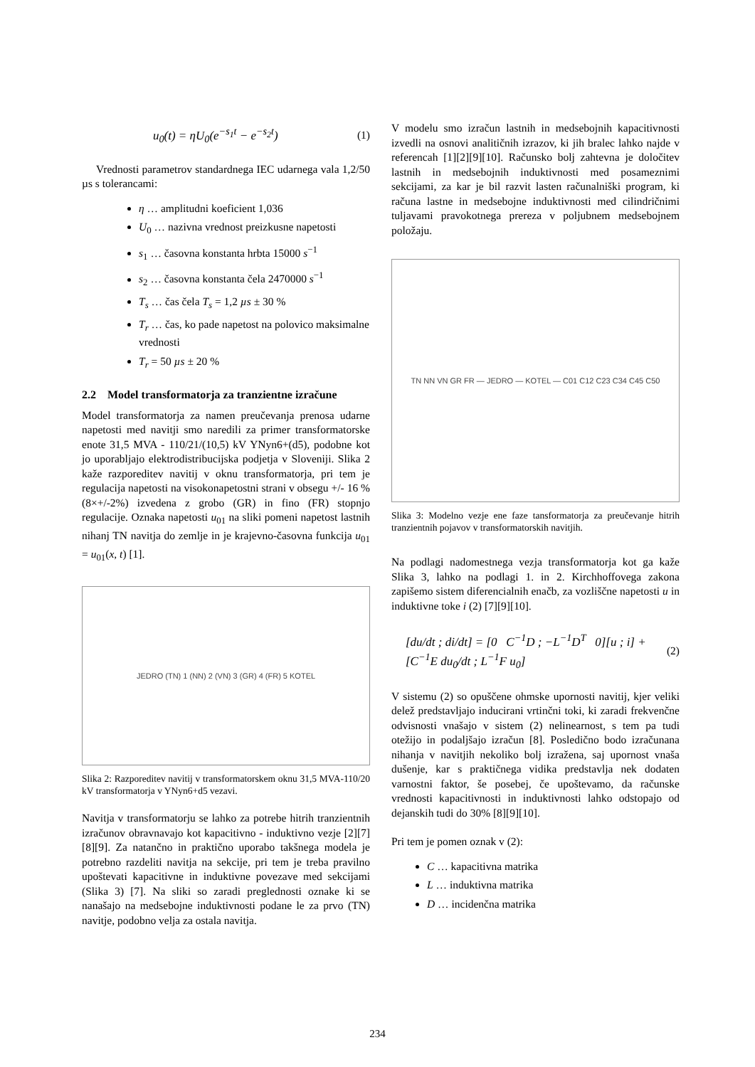u<sub>0</sub>(t) = ηU<sub>0</sub>(e<sup>−s<sub>1</sub>t</sup> − e<sup>−s<sub>2</sub>t</sup>) (1)
Vrednosti parametrov standardnega IEC udarnega vala 1,2/50 µs s tolerancami:
η … amplitudni koeficient 1,036
U<sub>0</sub> … nazivna vrednost preizkusne napetosti
s<sub>1</sub> … časovna konstanta hrbta 15000 s<sup>−1</sup>
s<sub>2</sub> … časovna konstanta čela 2470000 s<sup>−1</sup>
T<sub>s</sub> … čas čela T<sub>s</sub> = 1,2 µs ± 30 %
T<sub>r</sub> … čas, ko pade napetost na polovico maksimalne vrednosti
T<sub>r</sub> = 50 µs ± 20 %
2.2 Model transformatorja za tranzientne izračune
Model transformatorja za namen preučevanja prenosa udarne napetosti med navitji smo naredili za primer transformatorske enote 31,5 MVA - 110/21/(10,5) kV YNyn6+(d5), podobne kot jo uporabljajo elektrodistribucijska podjetja v Sloveniji. Slika 2 kaže razporeditev navitij v oknu transformatorja, pri tem je regulacija napetosti na visokonapetostni strani v obsegu +/- 16 % (8×+/-2%) izvedena z grobo (GR) in fino (FR) stopnjo regulacije. Oznaka napetosti u<sub>01</sub> na sliki pomeni napetost lastnih nihanj TN navitja do zemlje in je krajevno-časovna funkcija u<sub>01</sub> = u<sub>01</sub>(x, t) [1].
JEDRO (TN) 1 (NN) 2 (VN) 3 (GR) 4 (FR) 5 KOTEL
Slika 2: Razporeditev navitij v transformatorskem oknu 31,5 MVA-110/20 kV transformatorja v YNyn6+d5 vezavi.
Navitja v transformatorju se lahko za potrebe hitrih tranzientnih izračunov obravnavajo kot kapacitivno - induktivno vezje [2][7][8][9]. Za natančno in praktično uporabo takšnega modela je potrebno razdeliti navitja na sekcije, pri tem je treba pravilno upoštevati kapacitivne in induktivne povezave med sekcijami (Slika 3) [7]. Na sliki so zaradi preglednosti oznake ki se nanašajo na medsebojne induktivnosti podane le za prvo (TN) navitje, podobno velja za ostala navitja.
V modelu smo izračun lastnih in medsebojnih kapacitivnosti izvedli na osnovi analitičnih izrazov, ki jih bralec lahko najde v referencah [1][2][9][10]. Računsko bolj zahtevna je določitev lastnih in medsebojnih induktivnosti med posameznimi sekcijami, za kar je bil razvit lasten računalniški program, ki računa lastne in medsebojne induktivnosti med cilindričnimi tuljavami pravokotnega prereza v poljubnem medsebojnem položaju.
TN NN VN GR FR — JEDRO — KOTEL — C01 C12 C23 C34 C45 C50
Slika 3: Modelno vezje ene faze tansformatorja za preučevanje hitrih tranzientnih pojavov v transformatorskih navitjih.
Na podlagi nadomestnega vezja transformatorja kot ga kaže Slika 3, lahko na podlagi 1. in 2. Kirchhoffovega zakona zapišemo sistem diferencialnih enačb, za vozliščne napetosti u in induktivne toke i (2) [7][9][10].
[du/dt ; di/dt] = [0 C<sup>−1</sup>D ; −L<sup>−1</sup>D<sup>T</sup> 0][u ; i] + [C<sup>−1</sup>E du<sub>0</sub>/dt ; L<sup>−1</sup>F u<sub>0</sub>] (2)
V sistemu (2) so opuščene ohmske upornosti navitij, kjer veliki delež predstavljajo inducirani vrtinčni toki, ki zaradi frekvenčne odvisnosti vnašajo v sistem (2) nelinearnost, s tem pa tudi otežijo in podaljšajo izračun [8]. Posledično bodo izračunana nihanja v navitjih nekoliko bolj izražena, saj upornost vnaša dušenje, kar s praktičnega vidika predstavlja nek dodaten varnostni faktor, še posebej, če upoštevamo, da računske vrednosti kapacitivnosti in induktivnosti lahko odstopajo od dejanskih tudi do 30% [8][9][10].
Pri tem je pomen oznak v (2):
C … kapacitivna matrika
L … induktivna matrika
D … incidenčna matrika
234